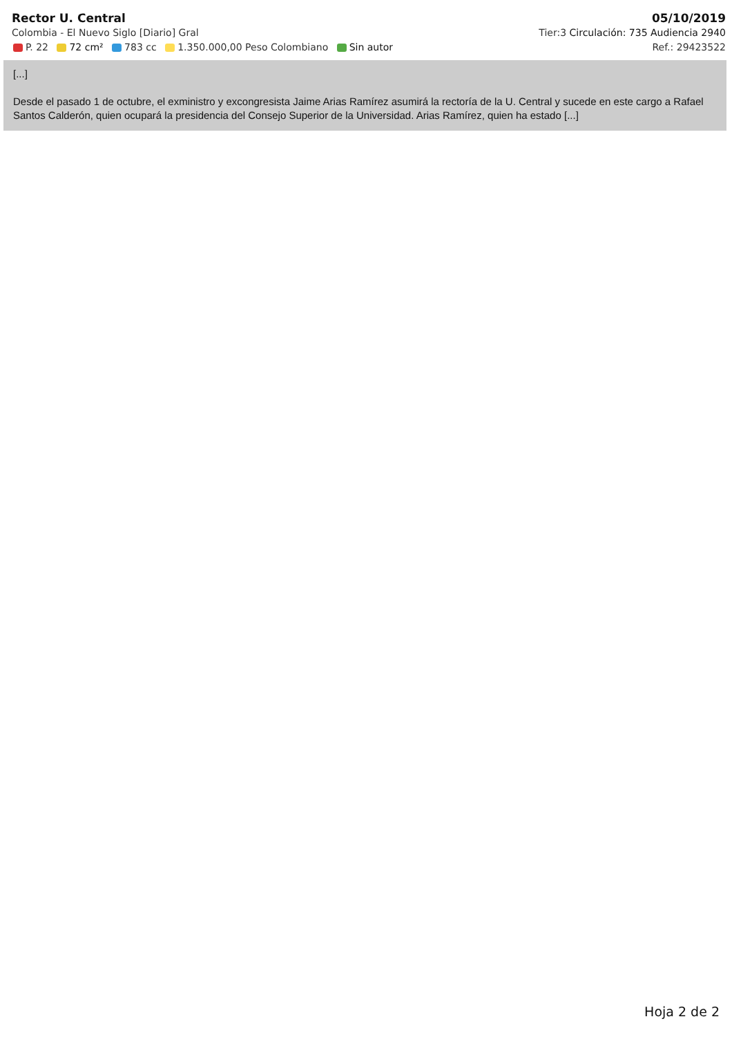Rector U. Central 05/10/2019
Colombia - El Nuevo Siglo [Diario] Gral Tier:3 Circulación: 735 Audiencia 2940
P. 22 72 cm² 783 cc 1.350.000,00 Peso Colombiano Sin autor Ref.: 29423522
[...]
Desde el pasado 1 de octubre, el exministro y excongresista Jaime Arias Ramírez asumirá la rectoría de la U. Central y sucede en este cargo a Rafael Santos Calderón, quien ocupará la presidencia del Consejo Superior de la Universidad. Arias Ramírez, quien ha estado [...]
Hoja 2 de 2